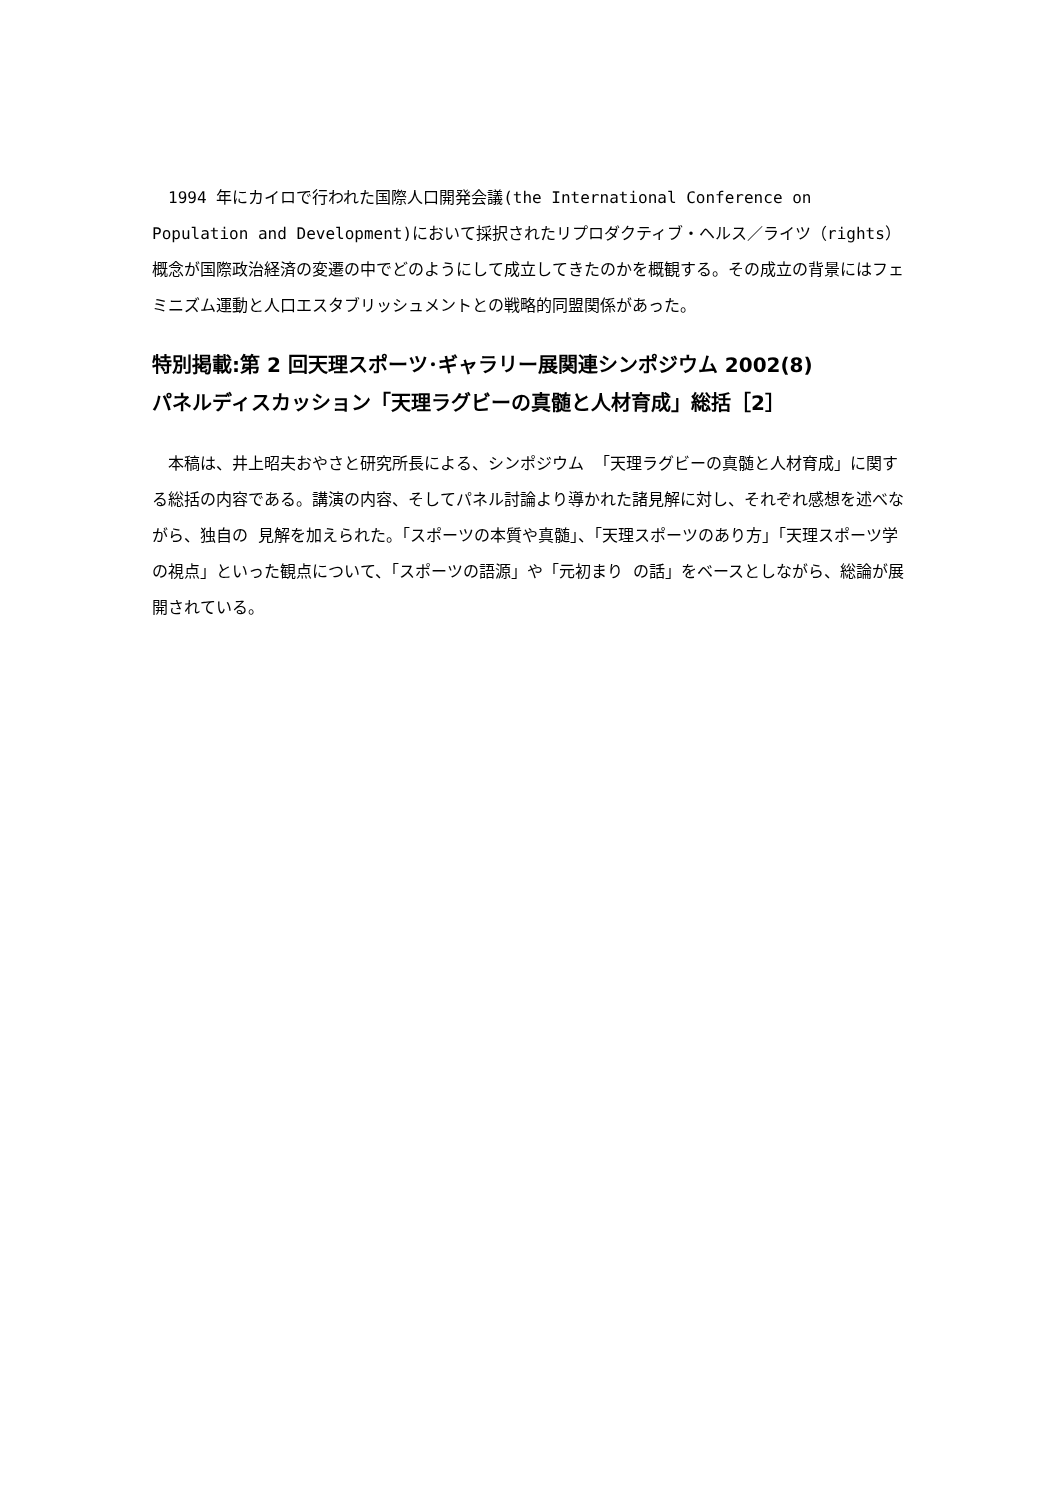1994 年にカイロで行われた国際人口開発会議(the International Conference on Population and Development)において採択されたリプロダクティブ・ヘルス／ライツ（rights）概念が国際政治経済の変遷の中でどのようにして成立してきたのかを概観する。その成立の背景にはフェミニズム運動と人口エスタブリッシュメントとの戦略的同盟関係があった。
特別掲載:第 2 回天理スポーツ･ギャラリー展関連シンポジウム 2002(8)
パネルディスカッション「天理ラグビーの真髄と人材育成」総括［2］
　本稿は、井上昭夫おやさと研究所長による、シンポジウム 「天理ラグビーの真髄と人材育成」に関する総括の内容である。講演の内容、そしてパネル討論より導かれた諸見解に対し、それぞれ感想を述べながら、独自の 見解を加えられた。「スポーツの本質や真髄」、「天理スポーツのあり方」「天理スポーツ学の視点」といった観点について、「スポーツの語源」や「元初まり の話」をベースとしながら、総論が展開されている。